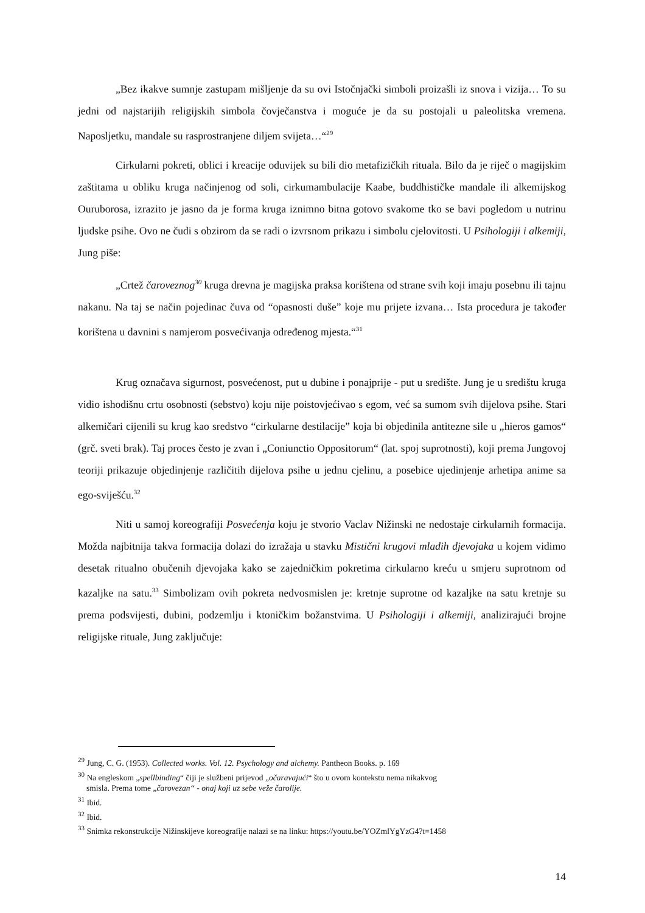„Bez ikakve sumnje zastupam mišljenje da su ovi Istočnjački simboli proizašli iz snova i vizija… To su jedni od najstarijih religijskih simbola čovječanstva i moguće je da su postojali u paleolitska vremena. Naposljetku, mandale su rasprostranjene diljem svijeta…“<sup>29</sup>
Cirkularni pokreti, oblici i kreacije oduvijek su bili dio metafizičkih rituala. Bilo da je riječ o magijskim zaštitama u obliku kruga načinjenog od soli, cirkumambulacije Kaabe, buddhističke mandale ili alkemijskog Ouruborosa, izrazito je jasno da je forma kruga iznimno bitna gotovo svakome tko se bavi pogledom u nutrinu ljudske psihe. Ovo ne čudi s obzirom da se radi o izvrsnom prikazu i simbolu cjelovitosti. U Psihologiji i alkemiji, Jung piše:
„Crtež čaroveznog<sup>30</sup> kruga drevna je magijska praksa korištena od strane svih koji imaju posebnu ili tajnu nakanu. Na taj se način pojedinac čuva od “opasnosti duše” koje mu prijete izvana… Ista procedura je također korištena u davnini s namjerom posvećivanja određenog mjesta.“<sup>31</sup>
Krug označava sigurnost, posvećenost, put u dubine i ponajprije - put u središte. Jung je u središtu kruga vidio ishodišnu crtu osobnosti (sebstvo) koju nije poistovjećivao s egom, već sa sumom svih dijelova psihe. Stari alkemičari cijenili su krug kao sredstvo “cirkularne destilacije” koja bi objedinila antitezne sile u „hieros gamos“ (grč. sveti brak). Taj proces često je zvan i „Coniunctio Oppositorum“ (lat. spoj suprotnosti), koji prema Jungovoj teoriji prikazuje objedinjenje različitih dijelova psihe u jednu cjelinu, a posebice ujedinjenje arhetipa anime sa ego-sviješću.<sup>32</sup>
Niti u samoj koreografiji Posvećenja koju je stvorio Vaclav Nižinski ne nedostaje cirkularnih formacija. Možda najbitnija takva formacija dolazi do izražaja u stavku Mistični krugovi mladih djevojaka u kojem vidimo desetak ritualno obučenih djevojaka kako se zajedničkim pokretima cirkularno kreću u smjeru suprotnom od kazaljke na satu.<sup>33</sup> Simbolizam ovih pokreta nedvosmislen je: kretnje suprotne od kazaljke na satu kretnje su prema podsvijesti, dubini, podzemlju i ktoničkim božanstvima. U Psihologiji i alkemiji, analizirajući brojne religijske rituale, Jung zaključuje:
<sup>29</sup> Jung, C. G. (1953). Collected works. Vol. 12. Psychology and alchemy. Pantheon Books. p. 169
<sup>30</sup> Na engleskom „spellbinding“ čiji je službeni prijevod „očaravajući“ što u ovom kontekstu nema nikakvog
smisla. Prema tome „čarovezan“ - onaj koji uz sebe veže čarolije.
<sup>31</sup> Ibid.
<sup>32</sup> Ibid.
<sup>33</sup> Snimka rekonstrukcije Nižinskijeve koreografije nalazi se na linku: https://youtu.be/YOZmlYgYzG4?t=1458
14